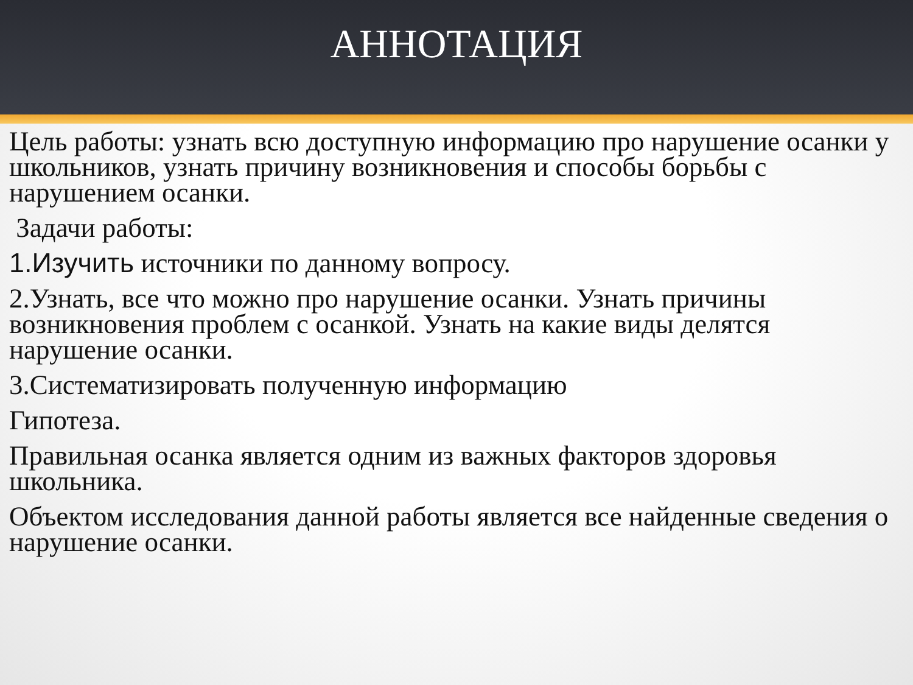АННОТАЦИЯ
Цель работы: узнать всю доступную информацию про нарушение осанки у школьников, узнать причину возникновения и способы борьбы с нарушением осанки.
Задачи работы:
1.Изучить источники по данному вопросу.
2.Узнать, все что можно про нарушение осанки. Узнать причины возникновения проблем с осанкой. Узнать на какие виды делятся нарушение осанки.
3.Систематизировать полученную информацию
Гипотеза.
Правильная осанка является одним из важных факторов здоровья школьника.
Объектом исследования данной работы является все найденные сведения о нарушение осанки.